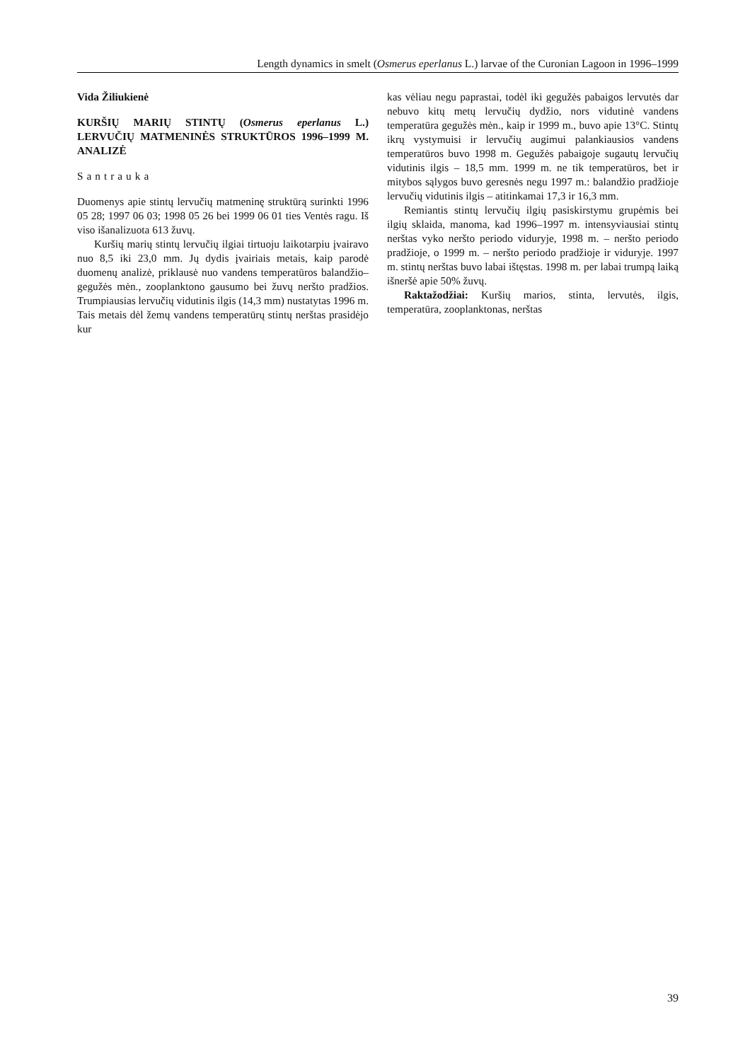Length dynamics in smelt (Osmerus eperlanus L.) larvae of the Curonian Lagoon in 1996–1999
Vida Žiliukienė
KURŠIŲ MARIŲ STINTŲ (Osmerus eperlanus L.) LERVUČIŲ MATMENINĖS STRUKTŪROS 1996–1999 M. ANALIZĖ
Santrauka
Duomenys apie stintų lervučių matmeninę struktūrą surinkti 1996 05 28; 1997 06 03; 1998 05 26 bei 1999 06 01 ties Ventės ragu. Iš viso išanalizuota 613 žuvų.
Kuršių marių stintų lervučių ilgiai tirtuoju laikotarpiu įvairavo nuo 8,5 iki 23,0 mm. Jų dydis įvairiais metais, kaip parodė duomenų analizė, priklausė nuo vandens temperatūros balandžio–gegužės mėn., zooplanktono gausumo bei žuvų neršto pradžios. Trumpiausias lervučių vidutinis ilgis (14,3 mm) nustatytas 1996 m. Tais metais dėl žemų vandens temperatūrų stintų nerštas prasidėjo kur
kas vėliau negu paprastai, todėl iki gegužės pabaigos lervutės dar nebuvo kitų metų lervučių dydžio, nors vidutinė vandens temperatūra gegužės mėn., kaip ir 1999 m., buvo apie 13°C. Stintų ikrų vystymuisi ir lervučių augimui palankiausios vandens temperatūros buvo 1998 m. Gegužės pabaigoje sugautų lervučių vidutinis ilgis – 18,5 mm. 1999 m. ne tik temperatūros, bet ir mitybos sąlygos buvo geresnės negu 1997 m.: balandžio pradžioje lervučių vidutinis ilgis – atitinkamai 17,3 ir 16,3 mm.
Remiantis stintų lervučių ilgių pasiskirstymu grupėmis bei ilgių sklaida, manoma, kad 1996–1997 m. intensyviausiai stintų nerštas vyko neršto periodo viduryje, 1998 m. – neršto periodo pradžioje, o 1999 m. – neršto periodo pradžioje ir viduryje. 1997 m. stintų nerštas buvo labai ištęstas. 1998 m. per labai trumpą laiką išneršė apie 50% žuvų.
Raktažodžiai: Kuršių marios, stinta, lervutės, ilgis, temperatūra, zooplanktonas, nerštas
39